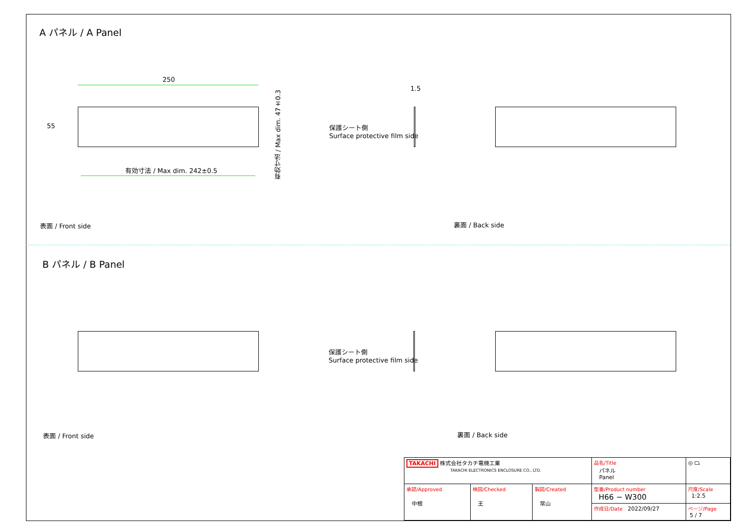A パネル / A Panel
250
55
有効寸法 / Max dim. 242±0.5
有効寸法 / Max dim. 47±0.3
1.5
保護シート側
Surface protective film side
表面 / Front side 裏面 / Back side
B パネル / B Panel
保護シート側
Surface protective film side
表面 / Front side 裏面 / Back side
| TAKACHI 株式会社タカチ電機工業 TAKACHI ELECTRONICS ENCLOSURE CO., LTD. | | | 品名/Title パネル Panel | ◎ ⏢ |
| 承認/Approved 中根 | 検図/Checked 王 | 製図/Created 常山 | 型番/Product number H66 − W300 | 尺度/Scale 1:2.5 |
| | | | 作成日/Date 2022/09/27 | ページ/Page 5 / 7 |